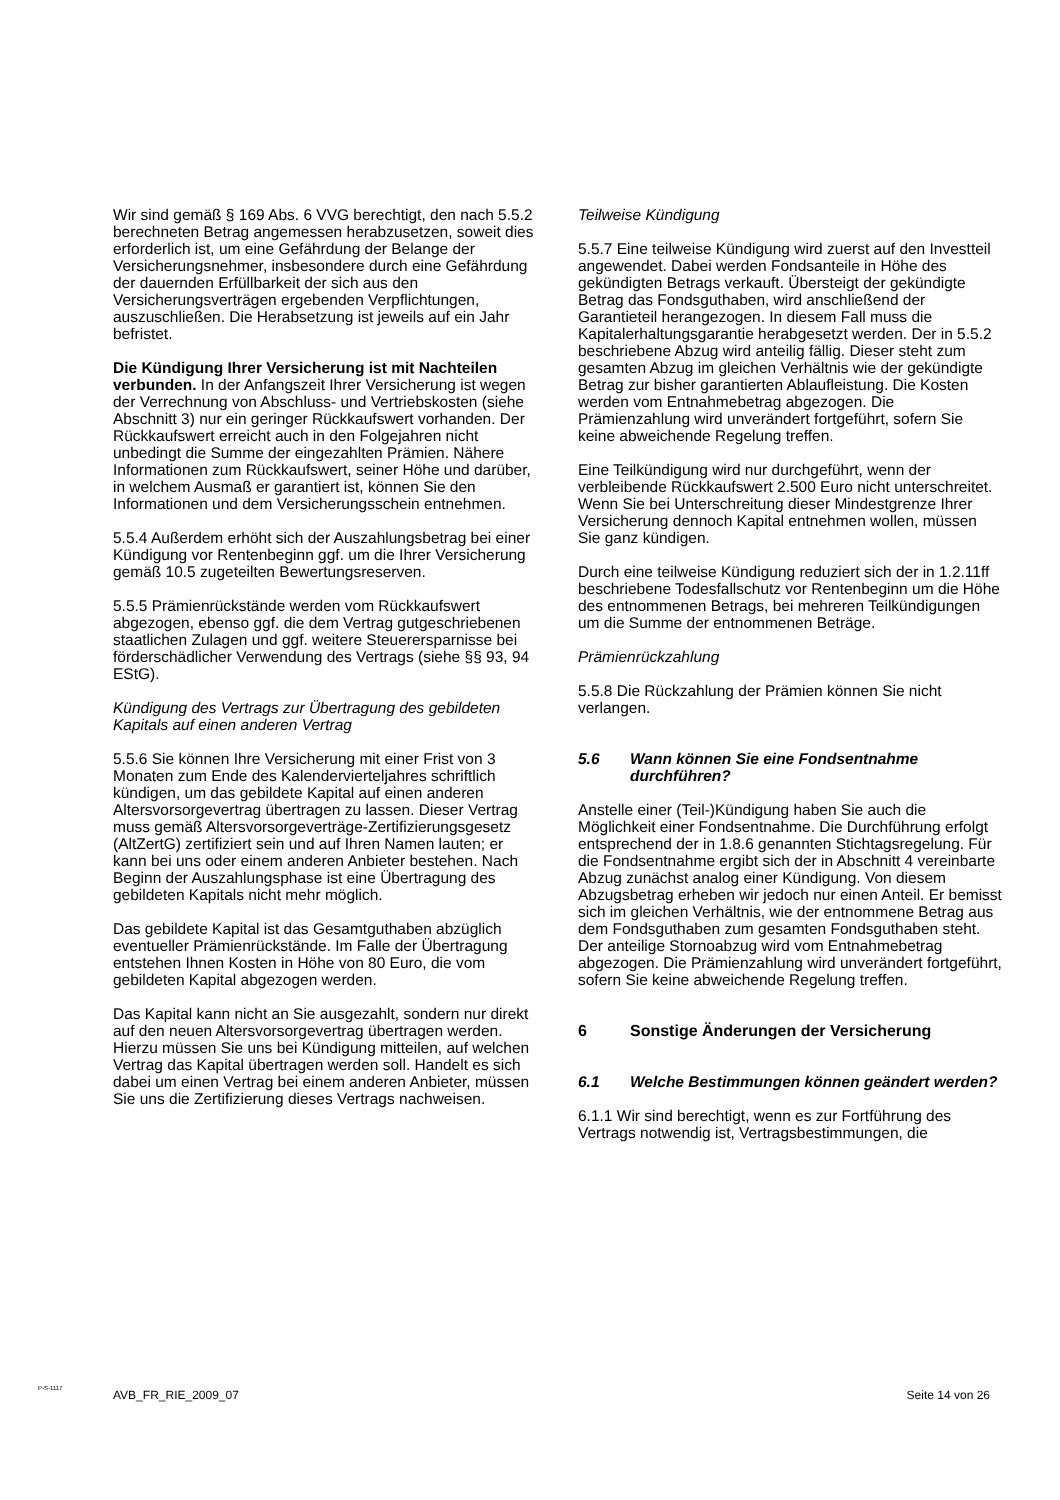Wir sind gemäß § 169 Abs. 6 VVG berechtigt, den nach 5.5.2 berechneten Betrag angemessen herabzusetzen, soweit dies erforderlich ist, um eine Gefährdung der Belange der Versicherungsnehmer, insbesondere durch eine Gefährdung der dauernden Erfüllbarkeit der sich aus den Versicherungsverträgen ergebenden Verpflichtungen, auszuschließen. Die Herabsetzung ist jeweils auf ein Jahr befristet.
Die Kündigung Ihrer Versicherung ist mit Nachteilen verbunden. In der Anfangszeit Ihrer Versicherung ist wegen der Verrechnung von Abschluss- und Vertriebskosten (siehe Abschnitt 3) nur ein geringer Rückkaufswert vorhanden. Der Rückkaufswert erreicht auch in den Folgejahren nicht unbedingt die Summe der eingezahlten Prämien. Nähere Informationen zum Rückkaufswert, seiner Höhe und darüber, in welchem Ausmaß er garantiert ist, können Sie den Informationen und dem Versicherungsschein entnehmen.
5.5.4 Außerdem erhöht sich der Auszahlungsbetrag bei einer Kündigung vor Rentenbeginn ggf. um die Ihrer Versicherung gemäß 10.5 zugeteilten Bewertungsreserven.
5.5.5 Prämienrückstände werden vom Rückkaufswert abgezogen, ebenso ggf. die dem Vertrag gutgeschriebenen staatlichen Zulagen und ggf. weitere Steuerersparnisse bei förderschädlicher Verwendung des Vertrags (siehe §§ 93, 94 EStG).
Kündigung des Vertrags zur Übertragung des gebildeten Kapitals auf einen anderen Vertrag
5.5.6 Sie können Ihre Versicherung mit einer Frist von 3 Monaten zum Ende des Kalendervierteljahres schriftlich kündigen, um das gebildete Kapital auf einen anderen Altersvorsorgevertrag übertragen zu lassen. Dieser Vertrag muss gemäß Altersvorsorgeverträge-Zertifizierungsgesetz (AltZertG) zertifiziert sein und auf Ihren Namen lauten; er kann bei uns oder einem anderen Anbieter bestehen. Nach Beginn der Auszahlungsphase ist eine Übertragung des gebildeten Kapitals nicht mehr möglich.
Das gebildete Kapital ist das Gesamtguthaben abzüglich eventueller Prämienrückstände. Im Falle der Übertragung entstehen Ihnen Kosten in Höhe von 80 Euro, die vom gebildeten Kapital abgezogen werden.
Das Kapital kann nicht an Sie ausgezahlt, sondern nur direkt auf den neuen Altersvorsorgevertrag übertragen werden. Hierzu müssen Sie uns bei Kündigung mitteilen, auf welchen Vertrag das Kapital übertragen werden soll. Handelt es sich dabei um einen Vertrag bei einem anderen Anbieter, müssen Sie uns die Zertifizierung dieses Vertrags nachweisen.
Teilweise Kündigung
5.5.7 Eine teilweise Kündigung wird zuerst auf den Investteil angewendet. Dabei werden Fondsanteile in Höhe des gekündigten Betrags verkauft. Übersteigt der gekündigte Betrag das Fondsguthaben, wird anschließend der Garantieteil herangezogen. In diesem Fall muss die Kapitalerhaltungsgarantie herabgesetzt werden. Der in 5.5.2 beschriebene Abzug wird anteilig fällig. Dieser steht zum gesamten Abzug im gleichen Verhältnis wie der gekündigte Betrag zur bisher garantierten Ablaufleistung. Die Kosten werden vom Entnahmebetrag abgezogen. Die Prämienzahlung wird unverändert fortgeführt, sofern Sie keine abweichende Regelung treffen.
Eine Teilkündigung wird nur durchgeführt, wenn der verbleibende Rückkaufswert 2.500 Euro nicht unterschreitet. Wenn Sie bei Unterschreitung dieser Mindestgrenze Ihrer Versicherung dennoch Kapital entnehmen wollen, müssen Sie ganz kündigen.
Durch eine teilweise Kündigung reduziert sich der in 1.2.11ff beschriebene Todesfallschutz vor Rentenbeginn um die Höhe des entnommenen Betrags, bei mehreren Teilkündigungen um die Summe der entnommenen Beträge.
Prämienrückzahlung
5.5.8 Die Rückzahlung der Prämien können Sie nicht verlangen.
5.6 Wann können Sie eine Fondsentnahme durchführen?
Anstelle einer (Teil-)Kündigung haben Sie auch die Möglichkeit einer Fondsentnahme. Die Durchführung erfolgt entsprechend der in 1.8.6 genannten Stichtagsregelung. Für die Fondsentnahme ergibt sich der in Abschnitt 4 vereinbarte Abzug zunächst analog einer Kündigung. Von diesem Abzugsbetrag erheben wir jedoch nur einen Anteil. Er bemisst sich im gleichen Verhältnis, wie der entnommene Betrag aus dem Fondsguthaben zum gesamten Fondsguthaben steht. Der anteilige Stornoabzug wird vom Entnahmebetrag abgezogen. Die Prämienzahlung wird unverändert fortgeführt, sofern Sie keine abweichende Regelung treffen.
6 Sonstige Änderungen der Versicherung
6.1 Welche Bestimmungen können geändert werden?
6.1.1 Wir sind berechtigt, wenn es zur Fortführung des Vertrags notwendig ist, Vertragsbestimmungen, die
P-S-1117
AVB_FR_RIE_2009_07 Seite 14 von 26